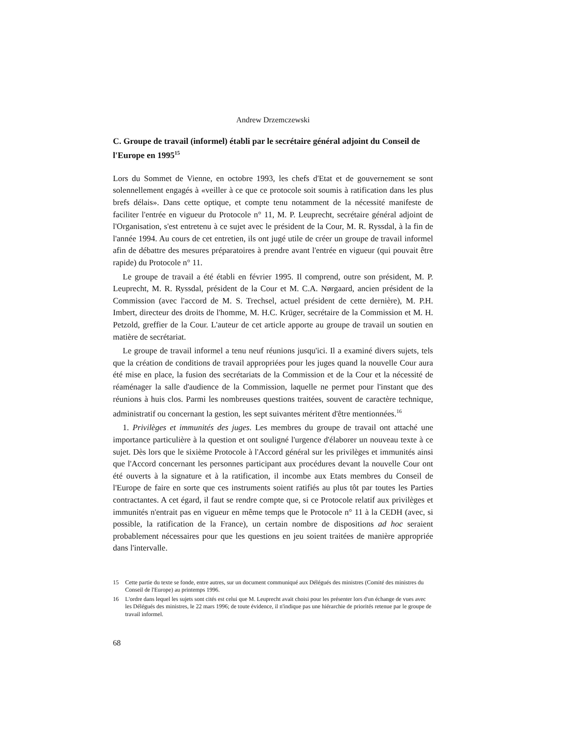Andrew Drzemczewski
C. Groupe de travail (informel) établi par le secrétaire général adjoint du Conseil de l'Europe en 1995<sup>15</sup>
Lors du Sommet de Vienne, en octobre 1993, les chefs d'Etat et de gouvernement se sont solennellement engagés à «veiller à ce que ce protocole soit soumis à ratification dans les plus brefs délais». Dans cette optique, et compte tenu notamment de la nécessité manifeste de faciliter l'entrée en vigueur du Protocole n° 11, M. P. Leuprecht, secrétaire général adjoint de l'Organisation, s'est entretenu à ce sujet avec le président de la Cour, M. R. Ryssdal, à la fin de l'année 1994. Au cours de cet entretien, ils ont jugé utile de créer un groupe de travail informel afin de débattre des mesures préparatoires à prendre avant l'entrée en vigueur (qui pouvait être rapide) du Protocole n° 11.
Le groupe de travail a été établi en février 1995. Il comprend, outre son président, M. P. Leuprecht, M. R. Ryssdal, président de la Cour et M. C.A. Nørgaard, ancien président de la Commission (avec l'accord de M. S. Trechsel, actuel président de cette dernière), M. P.H. Imbert, directeur des droits de l'homme, M. H.C. Krüger, secrétaire de la Commission et M. H. Petzold, greffier de la Cour. L'auteur de cet article apporte au groupe de travail un soutien en matière de secrétariat.
Le groupe de travail informel a tenu neuf réunions jusqu'ici. Il a examiné divers sujets, tels que la création de conditions de travail appropriées pour les juges quand la nouvelle Cour aura été mise en place, la fusion des secrétariats de la Commission et de la Cour et la nécessité de réaménager la salle d'audience de la Commission, laquelle ne permet pour l'instant que des réunions à huis clos. Parmi les nombreuses questions traitées, souvent de caractère technique, administratif ou concernant la gestion, les sept suivantes méritent d'être mentionnées.<sup>16</sup>
1. Privilèges et immunités des juges. Les membres du groupe de travail ont attaché une importance particulière à la question et ont souligné l'urgence d'élaborer un nouveau texte à ce sujet. Dès lors que le sixième Protocole à l'Accord général sur les privilèges et immunités ainsi que l'Accord concernant les personnes participant aux procédures devant la nouvelle Cour ont été ouverts à la signature et à la ratification, il incombe aux Etats membres du Conseil de l'Europe de faire en sorte que ces instruments soient ratifiés au plus tôt par toutes les Parties contractantes. A cet égard, il faut se rendre compte que, si ce Protocole relatif aux privilèges et immunités n'entrait pas en vigueur en même temps que le Protocole n° 11 à la CEDH (avec, si possible, la ratification de la France), un certain nombre de dispositions ad hoc seraient probablement nécessaires pour que les questions en jeu soient traitées de manière appropriée dans l'intervalle.
15 Cette partie du texte se fonde, entre autres, sur un document communiqué aux Délégués des ministres (Comité des ministres du Conseil de l'Europe) au printemps 1996.
16 L'ordre dans lequel les sujets sont cités est celui que M. Leuprecht avait choisi pour les présenter lors d'un échange de vues avec les Délégués des ministres, le 22 mars 1996; de toute évidence, il n'indique pas une hiérarchie de priorités retenue par le groupe de travail informel.
68